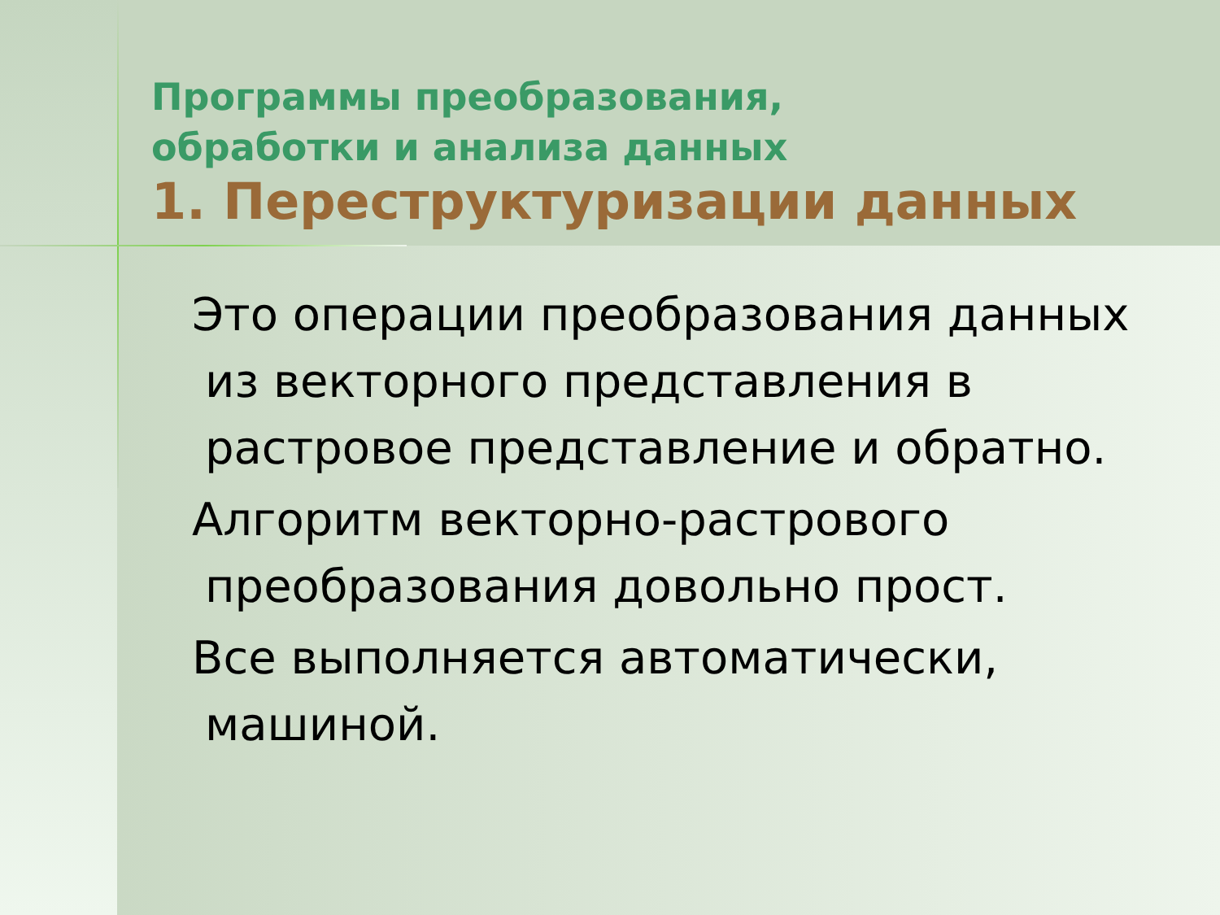Программы преобразования,
обработки и анализа данных
1. Переструктуризации данных
Это операции преобразования данных из векторного представления в растровое представление и обратно.
Алгоритм векторно-растрового преобразования довольно прост.
Все выполняется автоматически, машиной.